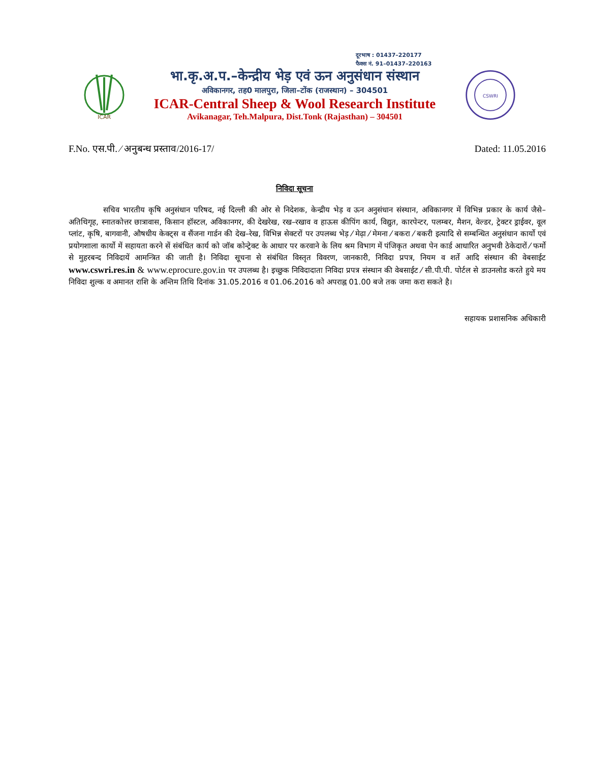दूरभाष : 01437–220177
फैक्स नं. 91–01437–220163
ICAR
भा.कृ.अ.प.–केन्द्रीय भेड़ एवं ऊन अनुसंधान संस्थान
अविकानगर, तह0 मालपुरा, जिला–टोंक (राजस्थान) – 304501
ICAR-Central Sheep & Wool Research Institute
Avikanagar, Teh.Malpura, Dist.Tonk (Rajasthan) – 304501
CSWRI
F.No. एस.पी. ⁄ अनुबन्ध प्रस्ताव/2016-17/ Dated: 11.05.2016
निविदा सूचना
सचिव भारतीय कृषि अनुसंधान परिषद, नई दिल्ली की ओर से निदेशक, केन्द्रीय भेड़ व ऊन अनुसंधान संस्थान, अविकानगर में विभिन्न प्रकार के कार्य जैसे– अतिथिगृह, स्नातकोत्तर छात्रावास, किसान हॉस्टल, अविकानगर, की देखरेख, रख–रखाव व हाऊस कीपिंग कार्य, विद्युत, कारपेन्टर, पलम्बर, मैशन, वेल्डर, ट्रेक्टर ड्राईवर, वूल प्लांट, कृषि, बागवानी, औषधीय केक्ट्स व सैंजना गार्डन की देख–रेख, विभिन्न सेक्टरों पर उपलब्ध भेड़ ⁄ मेढ़ा ⁄ मेमना ⁄ बकरा ⁄ बकरी इत्यादि से सम्बन्धित अनुसंधान कार्यो एवं प्रयोगशाला कार्यो में सहायता करने सें संबंधित कार्य को जॉब कोन्ट्रेक्ट के आधार पर करवाने के लिय श्रम विभाग में पंजिकृत अथवा पेन कार्ड आधारित अनुभवी ठेकेदारों ⁄ फर्मो से मुहरबन्द निविदायें आमन्त्रित की जाती है। निविदा सूचना से संबंधित विस्तृत विवरण, जानकारी, निविदा प्रपत्र, नियम व शर्ते आदि संस्थान की वेबसाईट www.cswri.res.in & www.eprocure.gov.in पर उपलब्ध है। इच्छुक निविदादाता निविदा प्रपत्र संस्थान की वेबसाईट ⁄ सी.पी.पी. पोर्टल से डाउनलोड करते हुये मय निविदा शुल्क व अमानत राशि के अन्तिम तिथि दिनांक 31.05.2016 व 01.06.2016 को अपराह्न 01.00 बजे तक जमा करा सकते है।
सहायक प्रशासनिक अधिकारी